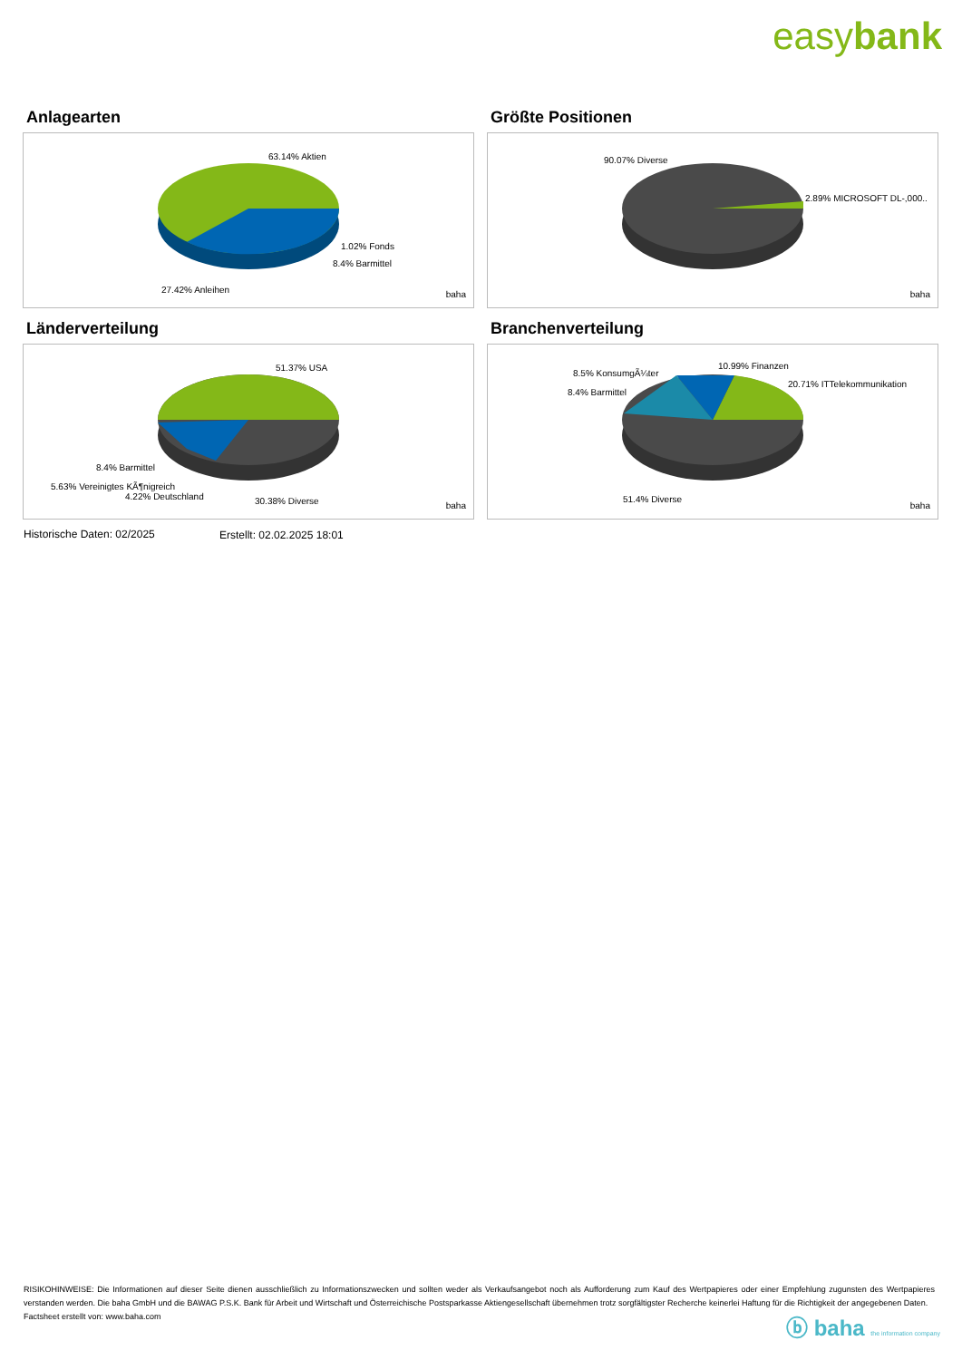easybank
Anlagearten
63.14% Aktien
1.02% Fonds
8.4% Barmittel
27.42% Anleihen baha
Größte Positionen
90.07% Diverse
2.89% MICROSOFT DL-,000..
baha
Länderverteilung
51.37% USA
8.4% Barmittel
5.63% Vereinigtes KÃ¶nigreich
4.22% Deutschland 30.38% Diverse baha
Branchenverteilung
8.5% KonsumgÃ¼ter
10.99% Finanzen
20.71% ITTelekommunikation
8.4% Barmittel
51.4% Diverse
baha
Historische Daten: 02/2025 Erstellt: 02.02.2025 18:01
RISIKOHINWEISE: Die Informationen auf dieser Seite dienen ausschließlich zu Informationszwecken und sollten weder als Verkaufsangebot noch als Aufforderung zum Kauf des Wertpapieres oder einer Empfehlung zugunsten des Wertpapieres verstanden werden. Die baha GmbH und die BAWAG P.S.K. Bank für Arbeit und Wirtschaft und Österreichische Postsparkasse Aktiengesellschaft übernehmen trotz sorgfältigster Recherche keinerlei Haftung für die Richtigkeit der angegebenen Daten.
Factsheet erstellt von: www.baha.com
ⓑ baha the information company